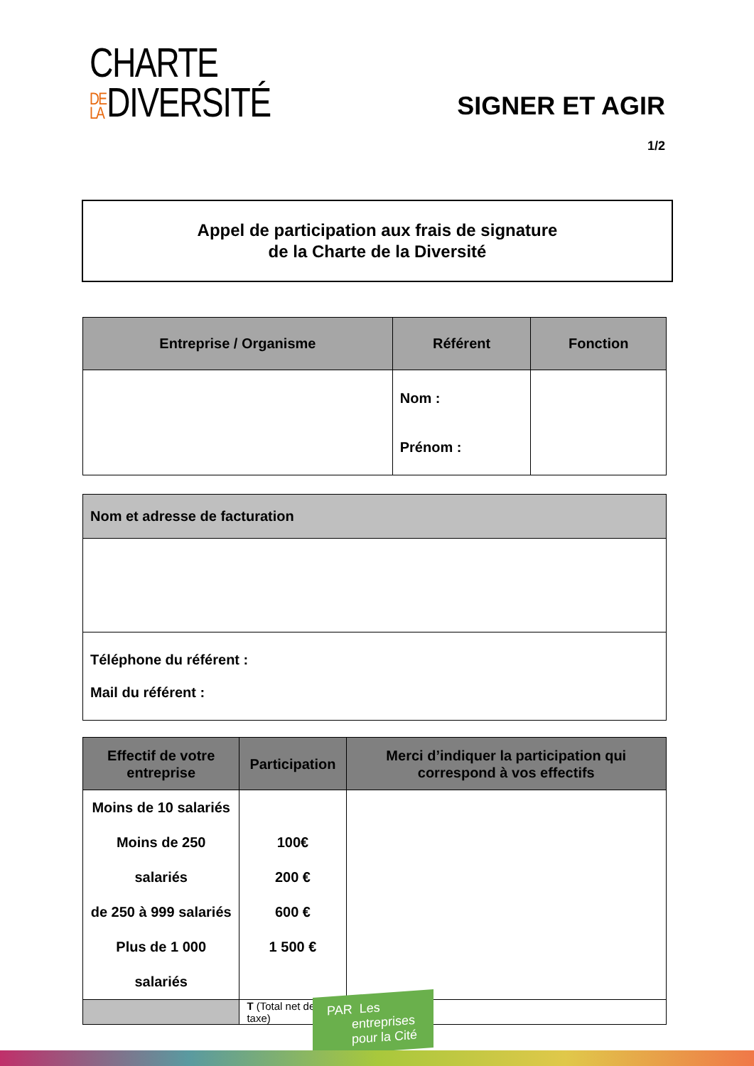CHARTE
DE LA DIVERSITÉ
SIGNER ET AGIR
1/2
Appel de participation aux frais de signature
de la Charte de la Diversité
| Entreprise / Organisme | Référent | Fonction |
| --- | --- | --- |
| | Nom : Prénom : | |
| Nom et adresse de facturation |
| --- |
| Téléphone du référent : Mail du référent : |
| Effectif de votre entreprise | Participation | Merci d’indiquer la participation qui correspond à vos effectifs |
| --- | --- | --- |
| Moins de 10 salariés Moins de 250 salariés de 250 à 999 salariés Plus de 1 000 salariés | 100€ 200 € 600 € 1 500 € | |
| | T (Total net de taxe) | |
PAR Les
entreprises
pour la Cité